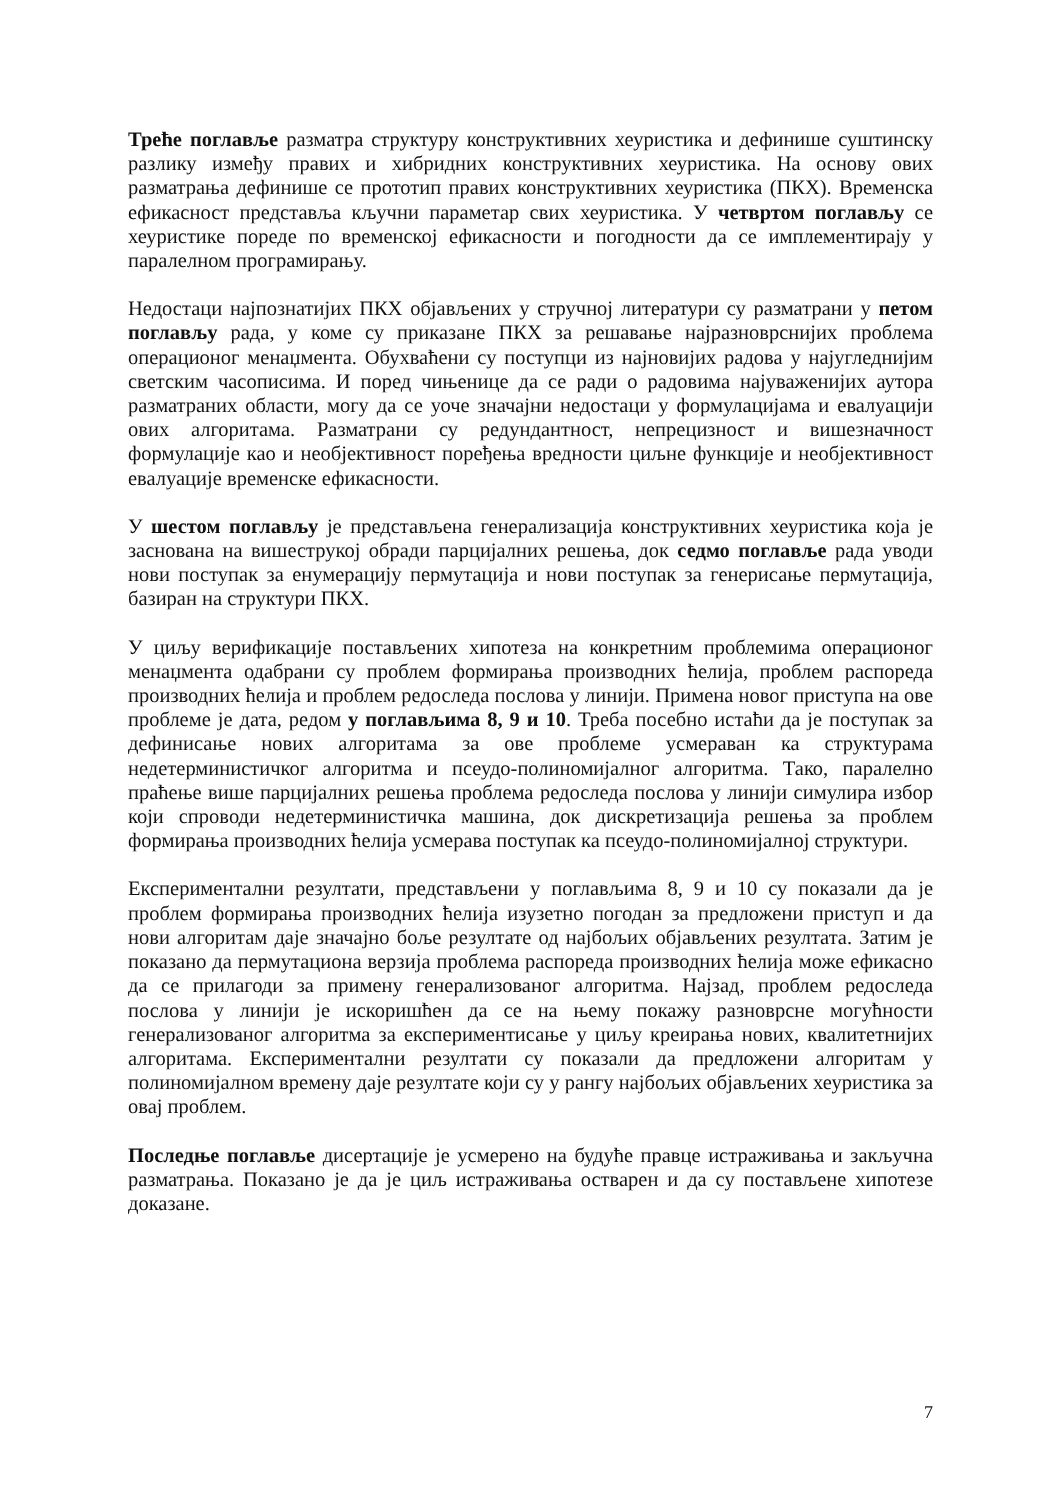Треће поглавље разматра структуру конструктивних хеуристика и дефинише суштинску разлику између правих и хибридних конструктивних хеуристика. На основу ових разматрања дефинише се прототип правих конструктивних хеуристика (ПКХ). Временска ефикасност представља кључни параметар свих хеуристика. У четвртом поглављу се хеуристике пореде по временској ефикасности и погодности да се имплементирају у паралелном програмирању.
Недостаци најпознатијих ПКХ објављених у стручној литератури су разматрани у петом поглављу рада, у коме су приказане ПКХ за решавање најразноврснијих проблема операционог менаџмента. Обухваћени су поступци из најновијих радова у најугледнијим светским часописима. И поред чињенице да се ради о радовима најуваженијих аутора разматраних области, могу да се уоче значајни недостаци у формулацијама и евалуацији ових алгоритама. Разматрани су редундантност, непрецизност и вишезначност формулације као и необјективност поређења вредности циљне функције и необјективност евалуације временске ефикасности.
У шестом поглављу је представљена генерализација конструктивних хеуристика која је заснована на вишеструкој обради парцијалних решења, док седмо поглавље рада уводи нови поступак за енумерацију пермутација и нови поступак за генерисање пермутација, базиран на структури ПКХ.
У циљу верификације постављених хипотеза на конкретним проблемима операционог менаџмента одабрани су проблем формирања производних ћелија, проблем распореда производних ћелија и проблем редоследа послова у линији. Примена новог приступа на ове проблеме је дата, редом у поглављима 8, 9 и 10. Треба посебно истаћи да је поступак за дефинисање нових алгоритама за ове проблеме усмераван ка структурама недетерминистичког алгоритма и псеудо-полиномијалног алгоритма. Тако, паралелно праћење више парцијалних решења проблема редоследа послова у линији симулира избор који спроводи недетерминистичка машина, док дискретизација решења за проблем формирања производних ћелија усмерава поступак ка псеудо-полиномијалној структури.
Експериментални резултати, представљени у поглављима 8, 9 и 10 су показали да је проблем формирања производних ћелија изузетно погодан за предложени приступ и да нови алгоритам даје значајно боље резултате од најбољих објављених резултата. Затим је показано да пермутациона верзија проблема распореда производних ћелија може ефикасно да се прилагоди за примену генерализованог алгоритма. Најзад, проблем редоследа послова у линији је искоришћен да се на њему покажу разноврсне могућности генерализованог алгоритма за експериментисање у циљу креирања нових, квалитетнијих алгоритама. Експериментални резултати су показали да предложени алгоритам у полиномијалном времену даје резултате који су у рангу најбољих објављених хеуристика за овај проблем.
Последње поглавље дисертације је усмерено на будуће правце истраживања и закључна разматрања. Показано је да је циљ истраживања остварен и да су постављене хипотезе доказане.
7